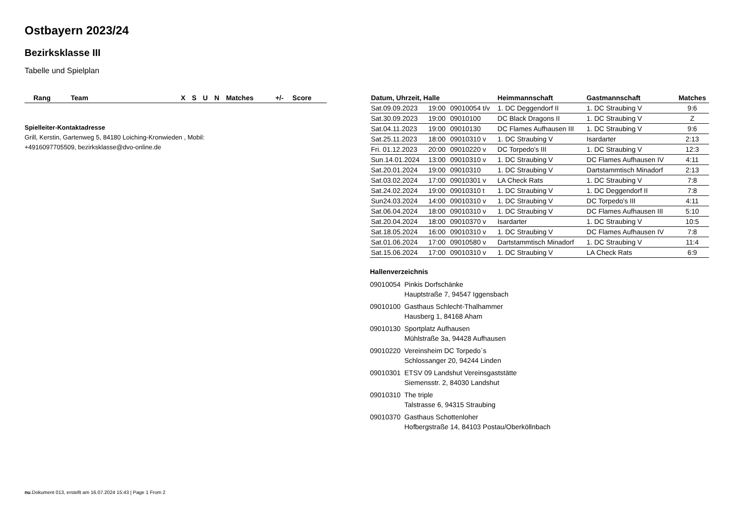Ostbayern 2023/24
Bezirksklasse III
Tabelle und Spielplan
| Rang | Team | X | S | U | N | Matches | +/- | Score |
| --- | --- | --- | --- | --- | --- | --- | --- | --- |
Spielleiter-Kontaktadresse
Grill, Kerstin, Gartenweg 5, 84180 Loiching-Kronwieden , Mobil:
+4916097705509, bezirksklasse@dvo-online.de
| Datum, Uhrzeit, Halle | | | Heimmannschaft | Gastmannschaft | Matches |
| --- | --- | --- | --- | --- | --- |
| Sat.09.09.2023 | 19:00 | 09010054 t/v | 1. DC Deggendorf II | 1. DC Straubing V | 9:6 |
| Sat.30.09.2023 | 19:00 | 09010100 | DC Black Dragons II | 1. DC Straubing V | Z |
| Sat.04.11.2023 | 19:00 | 09010130 | DC Flames Aufhausen III | 1. DC Straubing V | 9:6 |
| Sat.25.11.2023 | 18:00 | 09010310 v | 1. DC Straubing V | Isardarter | 2:13 |
| Fri. 01.12.2023 | 20:00 | 09010220 v | DC Torpedo's III | 1. DC Straubing V | 12:3 |
| Sun.14.01.2024 | 13:00 | 09010310 v | 1. DC Straubing V | DC Flames Aufhausen IV | 4:11 |
| Sat.20.01.2024 | 19:00 | 09010310 | 1. DC Straubing V | Dartstammtisch Minadorf | 2:13 |
| Sat.03.02.2024 | 17:00 | 09010301 v | LA Check Rats | 1. DC Straubing V | 7:8 |
| Sat.24.02.2024 | 19:00 | 09010310 t | 1. DC Straubing V | 1. DC Deggendorf II | 7:8 |
| Sun24.03.2024 | 14:00 | 09010310 v | 1. DC Straubing V | DC Torpedo's III | 4:11 |
| Sat.06.04.2024 | 18:00 | 09010310 v | 1. DC Straubing V | DC Flames Aufhausen III | 5:10 |
| Sat.20.04.2024 | 18:00 | 09010370 v | Isardarter | 1. DC Straubing V | 10:5 |
| Sat.18.05.2024 | 16:00 | 09010310 v | 1. DC Straubing V | DC Flames Aufhausen IV | 7:8 |
| Sat.01.06.2024 | 17:00 | 09010580 v | Dartstammtisch Minadorf | 1. DC Straubing V | 11:4 |
| Sat.15.06.2024 | 17:00 | 09010310 v | 1. DC Straubing V | LA Check Rats | 6:9 |
Hallenverzeichnis
09010054 Pinkis Dorfschänke
Hauptstraße 7, 94547 Iggensbach
09010100 Gasthaus Schlecht-Thalhammer
Hausberg 1, 84168 Aham
09010130 Sportplatz Aufhausen
Mühlstraße 3a, 94428 Aufhausen
09010220 Vereinsheim DC Torpedo´s
Schlossanger 20, 94244 Linden
09010301 ETSV 09 Landshut Vereinsgaststätte
Siemensstr. 2, 84030 Landshut
09010310 The triple
Talstrasse 6, 94315 Straubing
09010370 Gasthaus Schottenloher
Hofbergstraße 14, 84103 Postau/Oberköllnbach
nu.Dokument 013, erstellt am 16.07.2024 15:43 | Page 1 From 2